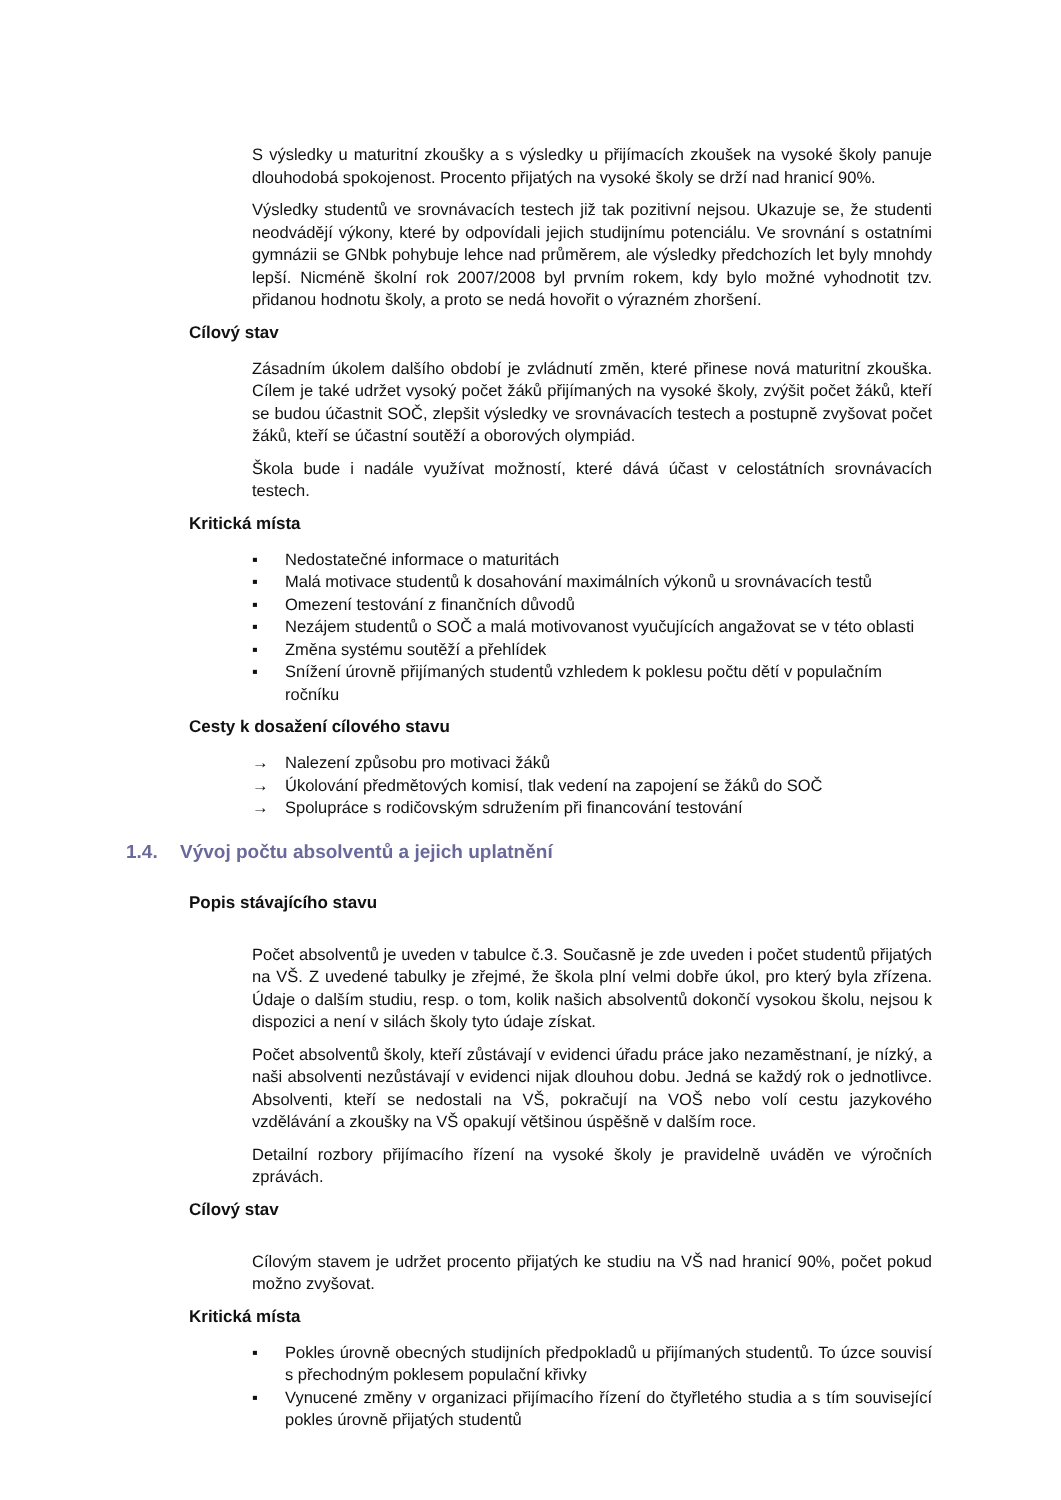S výsledky u maturitní zkoušky a s výsledky u přijímacích zkoušek na vysoké školy panuje dlouhodobá spokojenost. Procento přijatých na vysoké školy se drží nad hranicí 90%.
Výsledky studentů ve srovnávacích testech již tak pozitivní nejsou. Ukazuje se, že studenti neodvádějí výkony, které by odpovídali jejich studijnímu potenciálu. Ve srovnání s ostatními gymnázii se GNbk pohybuje lehce nad průměrem, ale výsledky předchozích let byly mnohdy lepší. Nicméně školní rok 2007/2008 byl prvním rokem, kdy bylo možné vyhodnotit tzv. přidanou hodnotu školy, a proto se nedá hovořit o výrazném zhoršení.
Cílový stav
Zásadním úkolem dalšího období je zvládnutí změn, které přinese nová maturitní zkouška. Cílem je také udržet vysoký počet žáků přijímaných na vysoké školy, zvýšit počet žáků, kteří se budou účastnit SOČ, zlepšit výsledky ve srovnávacích testech a postupně zvyšovat počet žáků, kteří se účastní soutěží a oborových olympiád.
Škola bude i nadále využívat možností, které dává účast v celostátních srovnávacích testech.
Kritická místa
▪ Nedostatečné informace o maturitách
▪ Malá motivace studentů k dosahování maximálních výkonů u srovnávacích testů
▪ Omezení testování z finančních důvodů
▪ Nezájem studentů o SOČ a malá motivovanost vyučujících angažovat se v této oblasti
▪ Změna systému soutěží a přehlídek
▪ Snížení úrovně přijímaných studentů vzhledem k poklesu počtu dětí v populačním ročníku
Cesty k dosažení cílového stavu
→ Nalezení způsobu pro motivaci žáků
→ Úkolování předmětových komisí, tlak vedení na zapojení se žáků do SOČ
→ Spolupráce s rodičovským sdružením při financování testování
1.4. Vývoj počtu absolventů a jejich uplatnění
Popis stávajícího stavu
Počet absolventů je uveden v tabulce č.3. Současně je zde uveden i počet studentů přijatých na VŠ. Z uvedené tabulky je zřejmé, že škola plní velmi dobře úkol, pro který byla zřízena. Údaje o dalším studiu, resp. o tom, kolik našich absolventů dokončí vysokou školu, nejsou k dispozici a není v silách školy tyto údaje získat.
Počet absolventů školy, kteří zůstávají v evidenci úřadu práce jako nezaměstnaní, je nízký, a naši absolventi nezůstávají v evidenci nijak dlouhou dobu. Jedná se každý rok o jednotlivce. Absolventi, kteří se nedostali na VŠ, pokračují na VOŠ nebo volí cestu jazykového vzdělávání a zkoušky na VŠ opakují většinou úspěšně v dalším roce.
Detailní rozbory přijímacího řízení na vysoké školy je pravidelně uváděn ve výročních zprávách.
Cílový stav
Cílovým stavem je udržet procento přijatých ke studiu na VŠ nad hranicí 90%, počet pokud možno zvyšovat.
Kritická místa
▪ Pokles úrovně obecných studijních předpokladů u přijímaných studentů. To úzce souvisí s přechodným poklesem populační křivky
▪ Vynucené změny v organizaci přijímacího řízení do čtyřletého studia a s tím související pokles úrovně přijatých studentů